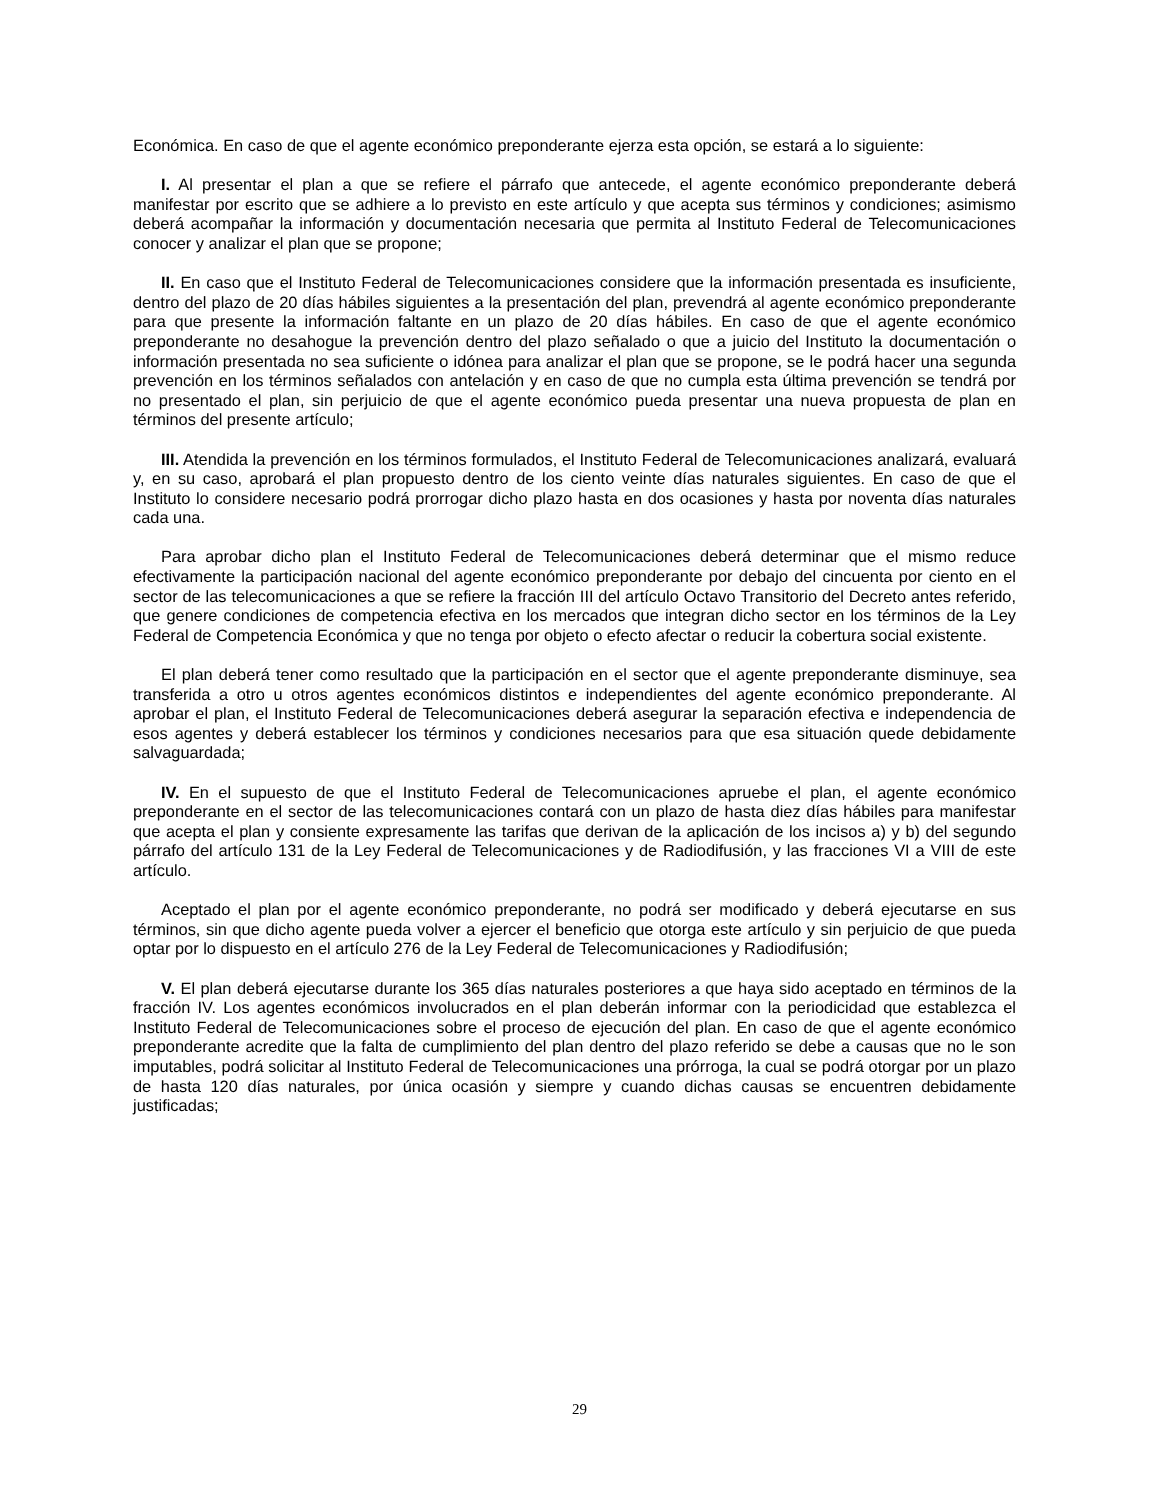Económica. En caso de que el agente económico preponderante ejerza esta opción, se estará a lo siguiente:
I. Al presentar el plan a que se refiere el párrafo que antecede, el agente económico preponderante deberá manifestar por escrito que se adhiere a lo previsto en este artículo y que acepta sus términos y condiciones; asimismo deberá acompañar la información y documentación necesaria que permita al Instituto Federal de Telecomunicaciones conocer y analizar el plan que se propone;
II. En caso que el Instituto Federal de Telecomunicaciones considere que la información presentada es insuficiente, dentro del plazo de 20 días hábiles siguientes a la presentación del plan, prevendrá al agente económico preponderante para que presente la información faltante en un plazo de 20 días hábiles. En caso de que el agente económico preponderante no desahogue la prevención dentro del plazo señalado o que a juicio del Instituto la documentación o información presentada no sea suficiente o idónea para analizar el plan que se propone, se le podrá hacer una segunda prevención en los términos señalados con antelación y en caso de que no cumpla esta última prevención se tendrá por no presentado el plan, sin perjuicio de que el agente económico pueda presentar una nueva propuesta de plan en términos del presente artículo;
III. Atendida la prevención en los términos formulados, el Instituto Federal de Telecomunicaciones analizará, evaluará y, en su caso, aprobará el plan propuesto dentro de los ciento veinte días naturales siguientes. En caso de que el Instituto lo considere necesario podrá prorrogar dicho plazo hasta en dos ocasiones y hasta por noventa días naturales cada una.
Para aprobar dicho plan el Instituto Federal de Telecomunicaciones deberá determinar que el mismo reduce efectivamente la participación nacional del agente económico preponderante por debajo del cincuenta por ciento en el sector de las telecomunicaciones a que se refiere la fracción III del artículo Octavo Transitorio del Decreto antes referido, que genere condiciones de competencia efectiva en los mercados que integran dicho sector en los términos de la Ley Federal de Competencia Económica y que no tenga por objeto o efecto afectar o reducir la cobertura social existente.
El plan deberá tener como resultado que la participación en el sector que el agente preponderante disminuye, sea transferida a otro u otros agentes económicos distintos e independientes del agente económico preponderante. Al aprobar el plan, el Instituto Federal de Telecomunicaciones deberá asegurar la separación efectiva e independencia de esos agentes y deberá establecer los términos y condiciones necesarios para que esa situación quede debidamente salvaguardada;
IV. En el supuesto de que el Instituto Federal de Telecomunicaciones apruebe el plan, el agente económico preponderante en el sector de las telecomunicaciones contará con un plazo de hasta diez días hábiles para manifestar que acepta el plan y consiente expresamente las tarifas que derivan de la aplicación de los incisos a) y b) del segundo párrafo del artículo 131 de la Ley Federal de Telecomunicaciones y de Radiodifusión, y las fracciones VI a VIII de este artículo.
Aceptado el plan por el agente económico preponderante, no podrá ser modificado y deberá ejecutarse en sus términos, sin que dicho agente pueda volver a ejercer el beneficio que otorga este artículo y sin perjuicio de que pueda optar por lo dispuesto en el artículo 276 de la Ley Federal de Telecomunicaciones y Radiodifusión;
V. El plan deberá ejecutarse durante los 365 días naturales posteriores a que haya sido aceptado en términos de la fracción IV. Los agentes económicos involucrados en el plan deberán informar con la periodicidad que establezca el Instituto Federal de Telecomunicaciones sobre el proceso de ejecución del plan. En caso de que el agente económico preponderante acredite que la falta de cumplimiento del plan dentro del plazo referido se debe a causas que no le son imputables, podrá solicitar al Instituto Federal de Telecomunicaciones una prórroga, la cual se podrá otorgar por un plazo de hasta 120 días naturales, por única ocasión y siempre y cuando dichas causas se encuentren debidamente justificadas;
29